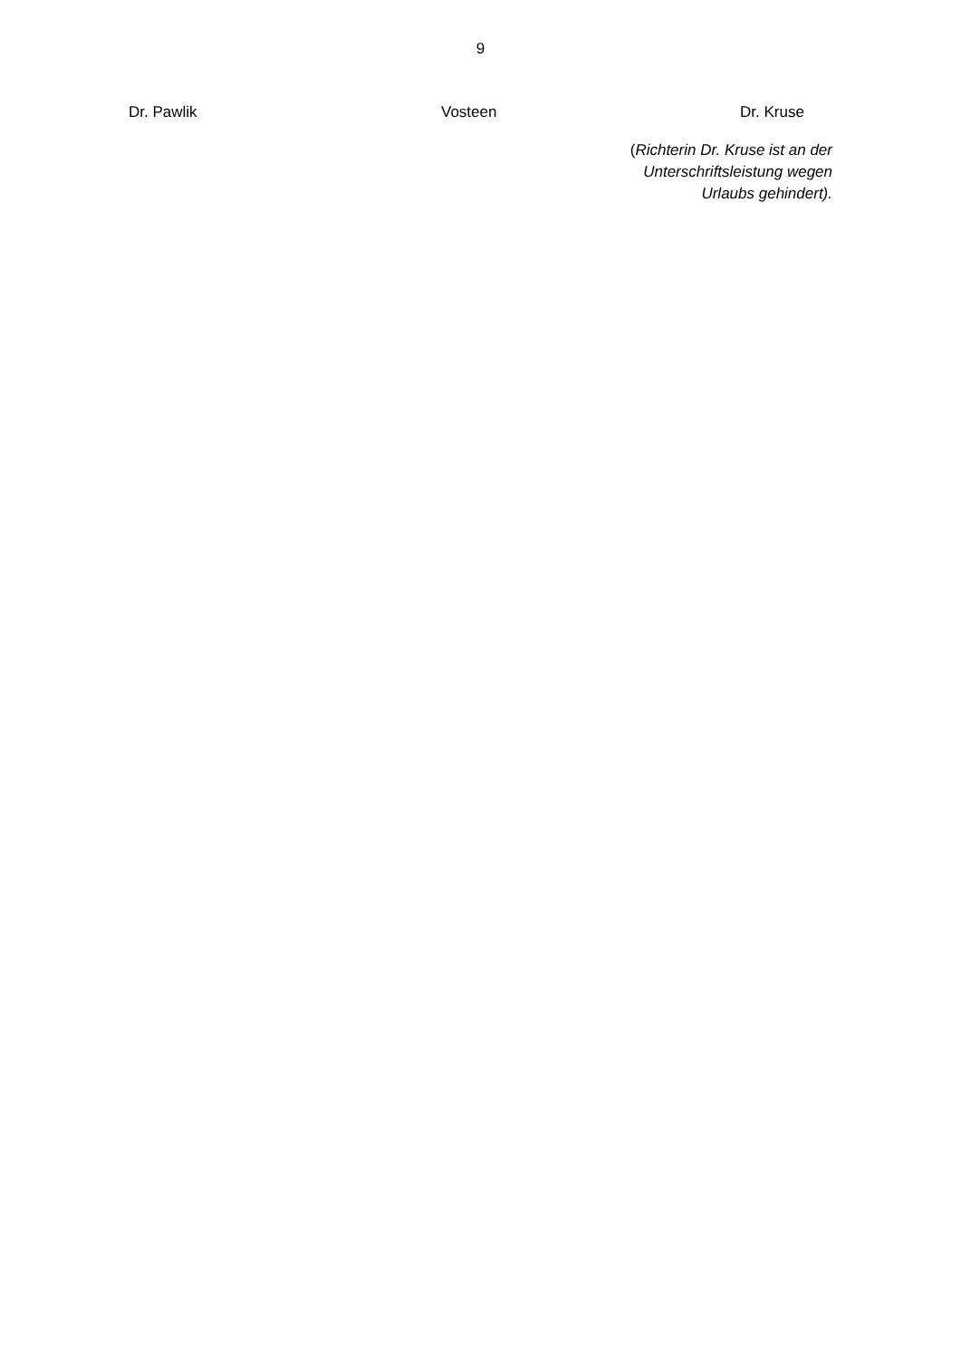9
Dr. Pawlik Vosteen Dr. Kruse
(Richterin Dr. Kruse ist an der Unterschriftsleistung wegen Urlaubs gehindert).